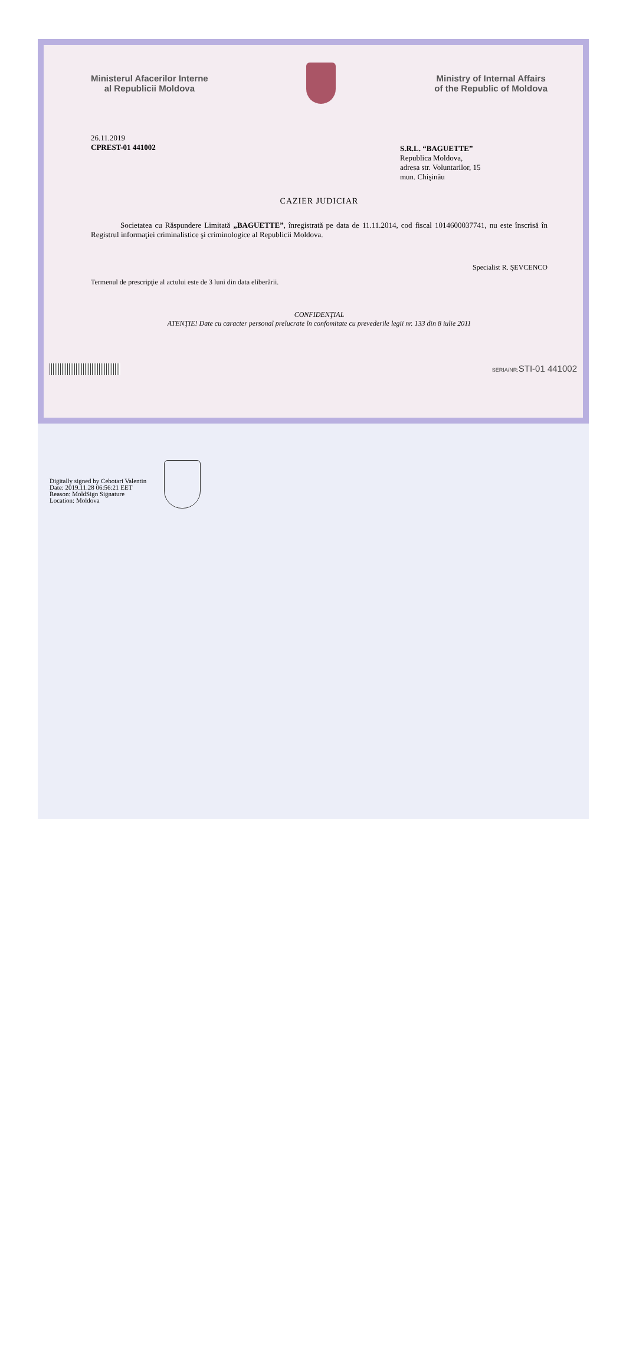Ministerul Afacerilor Interne
al Republicii Moldova
Ministry of Internal Affairs
of the Republic of Moldova
26.11.2019
CPREST-01 441002
S.R.L. “BAGUETTE”
Republica Moldova,
adresa str. Voluntarilor, 15
mun. Chişinău
CAZIER JUDICIAR
Societatea cu Răspundere Limitată „BAGUETTE”, înregistrată pe data de 11.11.2014, cod fiscal 1014600037741, nu este înscrisă în Registrul informaţiei criminalistice şi criminologice al Republicii Moldova.
Termenul de prescripţie al actului este de 3 luni din data eliberării.
Specialist R. ŞEVCENCO
CONFIDENŢIAL
ATENŢIE! Date cu caracter personal prelucrate în confomitate cu prevederile legii nr. 133 din 8 iulie 2011
SERIA/NR: STI-01 441002
Digitally signed by Cebotari Valentin
Date: 2019.11.28 06:56:21 EET
Reason: MoldSign Signature
Location: Moldova